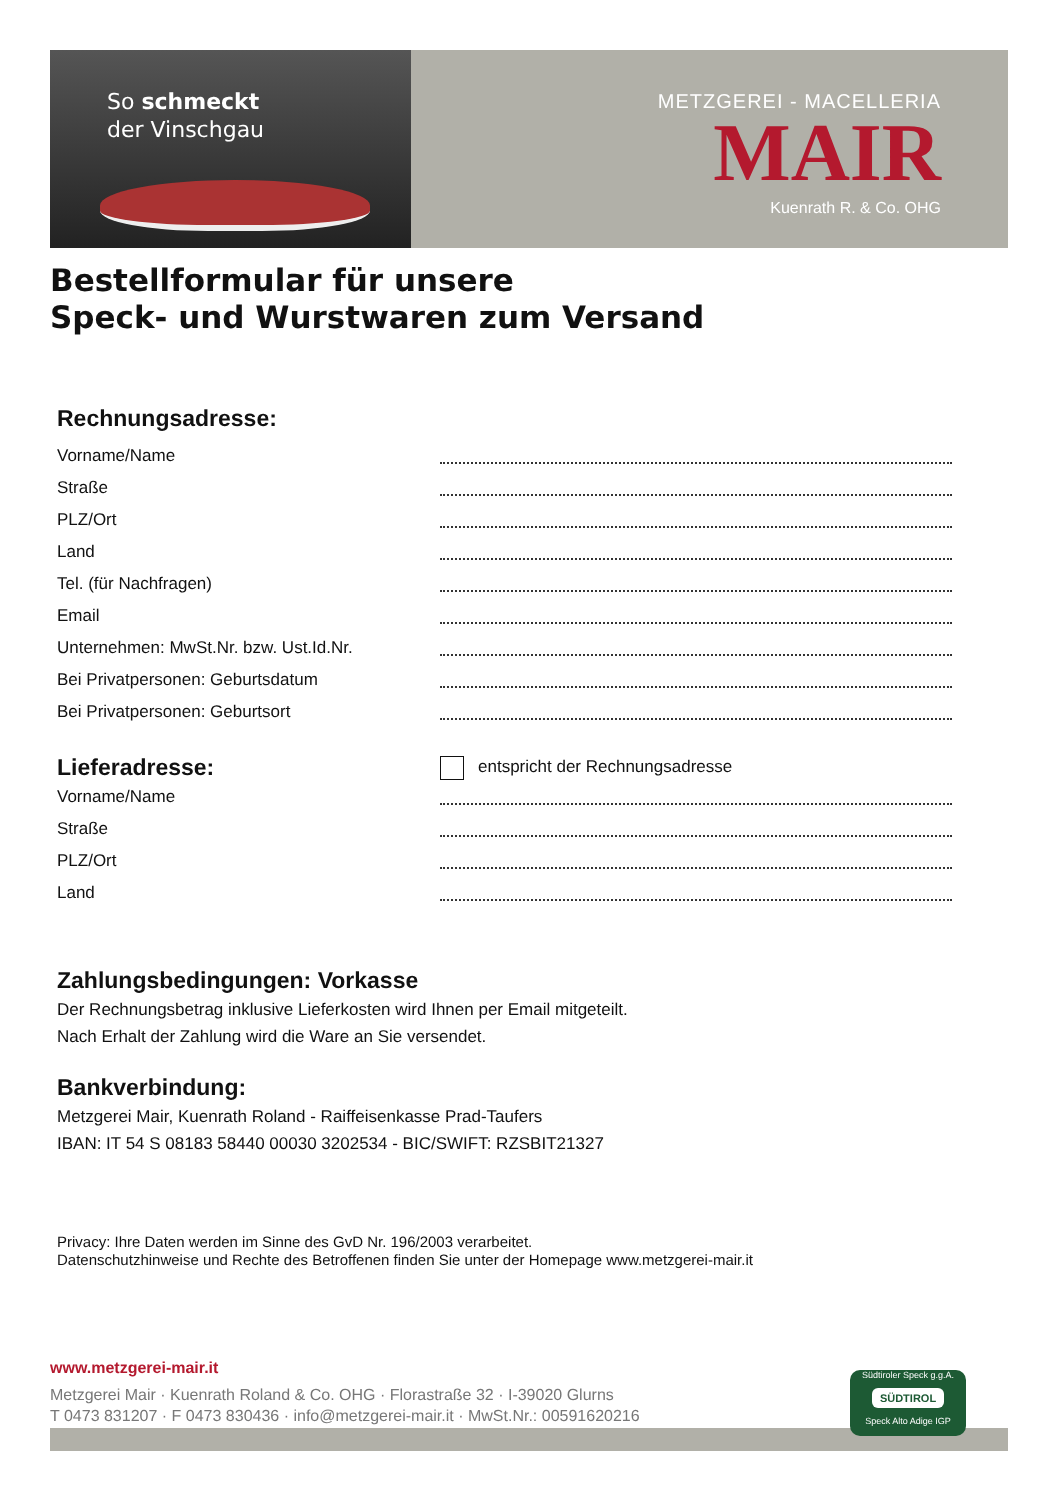So schmeckt
der Vinschgau
METZGEREI - MACELLERIA
MAIR
Kuenrath R. & Co. OHG
Bestellformular für unsere
Speck- und Wurstwaren zum Versand
Rechnungsadresse:
Vorname/Name
Straße
PLZ/Ort
Land
Tel. (für Nachfragen)
Email
Unternehmen: MwSt.Nr. bzw. Ust.Id.Nr.
Bei Privatpersonen: Geburtsdatum
Bei Privatpersonen: Geburtsort
Lieferadresse:
entspricht der Rechnungsadresse
Vorname/Name
Straße
PLZ/Ort
Land
Zahlungsbedingungen: Vorkasse
Der Rechnungsbetrag inklusive Lieferkosten wird Ihnen per Email mitgeteilt.
Nach Erhalt der Zahlung wird die Ware an Sie versendet.
Bankverbindung:
Metzgerei Mair, Kuenrath Roland - Raiffeisenkasse Prad-Taufers
IBAN: IT 54 S 08183 58440 00030 3202534 - BIC/SWIFT: RZSBIT21327
Privacy: Ihre Daten werden im Sinne des GvD Nr. 196/2003 verarbeitet.
Datenschutzhinweise und Rechte des Betroffenen finden Sie unter der Homepage www.metzgerei-mair.it
www.metzgerei-mair.it
Metzgerei Mair · Kuenrath Roland & Co. OHG · Florastraße 32 · I-39020 Glurns
T 0473 831207 · F 0473 830436 · info@metzgerei-mair.it · MwSt.Nr.: 00591620216
Südtiroler Speck g.g.A.
SÜDTIROL
Speck Alto Adige IGP